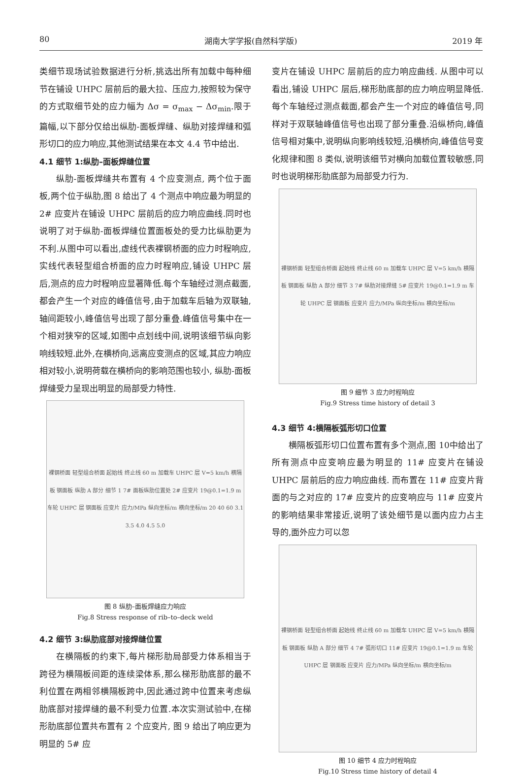80 湖南大学学报(自然科学版) 2019 年
类细节现场试验数据进行分析,挑选出所有加载中每种细节在铺设 UHPC 层前后的最大拉、压应力,按照较为保守的方式取细节处的应力幅为 Δσ = σ<sub>max</sub> − Δσ<sub>min</sub>.限于篇幅,以下部分仅给出纵肋-面板焊缝、纵肋对接焊缝和弧形切口的应力响应,其他测试结果在本文 4.4 节中给出.
4.1 细节 1:纵肋–面板焊缝位置
纵肋-面板焊缝共布置有 4 个应变测点, 两个位于面板,两个位于纵肋,图 8 给出了 4 个测点中响应最为明显的 2# 应变片在铺设 UHPC 层前后的应力响应曲线.同时也说明了对于纵肋-面板焊缝位置面板处的受力比纵肋更为不利.从图中可以看出,虚线代表裸钢桥面的应力时程响应,实线代表轻型组合桥面的应力时程响应,铺设 UHPC 层后,测点的应力时程响应显著降低.每个车轴经过测点截面,都会产生一个对应的峰值信号,由于加载车后轴为双联轴,轴间距较小,峰值信号出现了部分重叠.峰值信号集中在一个相对狭窄的区域,如图中点划线中间,说明该细节纵向影响线较短.此外,在横桥向,远离应变测点的区域,其应力响应相对较小,说明荷载在横桥向的影响范围也较小, 纵肋-面板焊缝受力呈现出明显的局部受力特性.
裸钢桥面 轻型组合桥面 起始线 终止线 60 m 加载车 UHPC 层 V=5 km/h 横隔板 钢面板 纵肋 A 部分 细节 1 7# 面板纵肋位置处 2# 应变片 19@0.1=1.9 m 车轮 UHPC 层 钢面板 应变片 应力/MPa 纵向坐标/m 横向坐标/m 20 40 60 3.1 3.5 4.0 4.5 5.0
图 8 纵肋–面板焊缝应力响应
Fig.8 Stress response of rib–to–deck weld
4.2 细节 3:纵肋底部对接焊缝位置
在横隔板的约束下,每片梯形肋局部受力体系相当于跨径为横隔板间距的连续梁体系,那么梯形肋底部的最不利位置在两相邻横隔板跨中,因此通过跨中位置来考虑纵肋底部对接焊缝的最不利受力位置.本次实测试验中,在梯形肋底部位置共布置有 2 个应变片, 图 9 给出了响应更为明显的 5# 应
变片在铺设 UHPC 层前后的应力响应曲线. 从图中可以看出,铺设 UHPC 层后,梯形肋底部的应力响应明显降低.每个车轴经过测点截面,都会产生一个对应的峰值信号,同样对于双联轴峰值信号也出现了部分重叠.沿纵桥向,峰值信号相对集中,说明纵向影响线较短,沿横桥向,峰值信号变化规律和图 8 类似,说明该细节对横向加载位置较敏感,同时也说明梯形肋底部为局部受力行为.
裸钢桥面 轻型组合桥面 起始线 终止线 60 m 加载车 UHPC 层 V=5 km/h 横隔板 钢面板 纵肋 A 部分 细节 3 7# 纵肋对接焊缝 5# 应变片 19@0.1=1.9 m 车轮 UHPC 层 钢面板 应变片 应力/MPa 纵向坐标/m 横向坐标/m
图 9 细节 3 应力时程响应
Fig.9 Stress time history of detail 3
4.3 细节 4:横隔板弧形切口位置
横隔板弧形切口位置布置有多个测点,图 10中给出了所有测点中应变响应最为明显的 11# 应变片在铺设 UHPC 层前后的应力响应曲线. 而布置在 11# 应变片背面的与之对应的 17# 应变片的应变响应与 11# 应变片的影响结果非常接近,说明了该处细节是以面内应力占主导的,面外应力可以忽
裸钢桥面 轻型组合桥面 起始线 终止线 60 m 加载车 UHPC 层 V=5 km/h 横隔板 钢面板 纵肋 A 部分 细节 4 7# 弧形切口 11# 应变片 19@0.1=1.9 m 车轮 UHPC 层 钢面板 应变片 应力/MPa 纵向坐标/m 横向坐标/m
图 10 细节 4 应力时程响应
Fig.10 Stress time history of detail 4